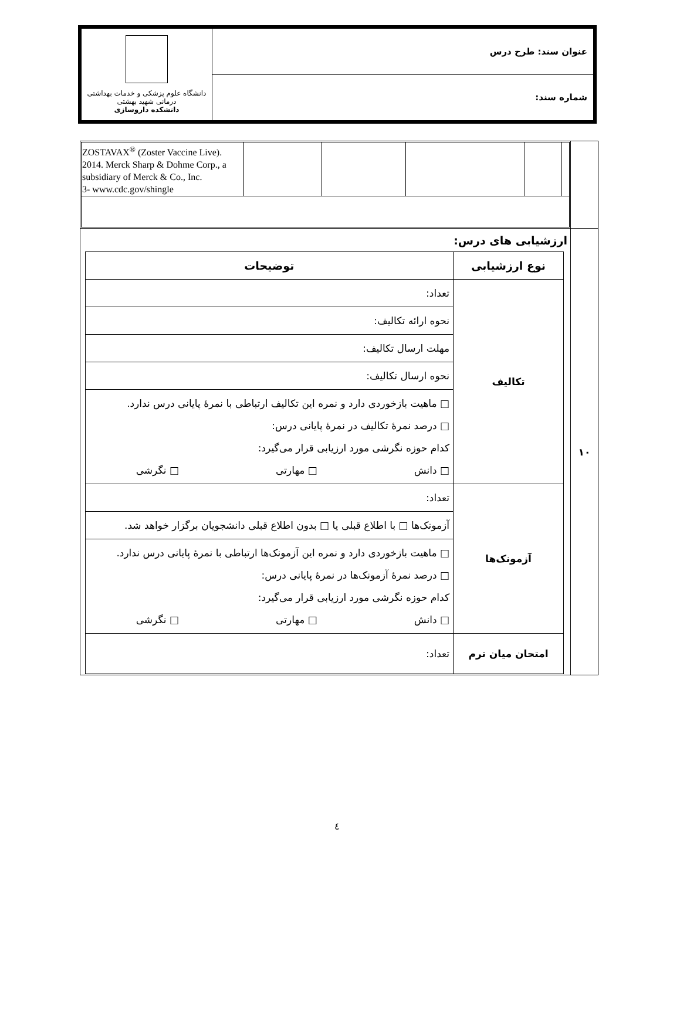| عنوان سند: طرح درس | دانشگاه علوم پزشکی و خدمات بهداشتی درمانی شهید بهشتی دانشکده داروسازی |
| شماره سند: | |
| | / / / / / / ZOSTAVAX<sup>®</sup> (Zoster Vaccine Live). 2014. Merck Sharp & Dohme Corp., a subsidiary of Merck & Co., Inc. 3- www.cdc.gov/shingle / |
| ۱۰ | ارزشیابی های درس: / نوع ارزشیابی / توضیحات / / --- / --- / / تکالیف / تعداد: / / / نحوه ارائه تکالیف: / / / مهلت ارسال تکالیف: / / / نحوه ارسال تکالیف: / / / □ ماهیت بازخوردی دارد و نمره این تکالیف ارتباطی با نمرهٔ پایانی درس ندارد. □ درصد نمرهٔ تکالیف در نمرهٔ پایانی درس: کدام حوزه نگرشی مورد ارزیابی قرار می‌گیرد: □ دانش □ مهارتی □ نگرشی / / آزمونک‌ها / تعداد: / / / آزمونک‌ها □ با اطلاع قبلی یا □ بدون اطلاع قبلی دانشجویان برگزار خواهد شد. / / / □ ماهیت بازخوردی دارد و نمره این آزمونک‌ها ارتباطی با نمرهٔ پایانی درس ندارد. □ درصد نمرهٔ آزمونک‌ها در نمرهٔ پایانی درس: کدام حوزه نگرشی مورد ارزیابی قرار می‌گیرد: □ دانش □ مهارتی □ نگرشی / / امتحان میان ترم / تعداد: / |
٤